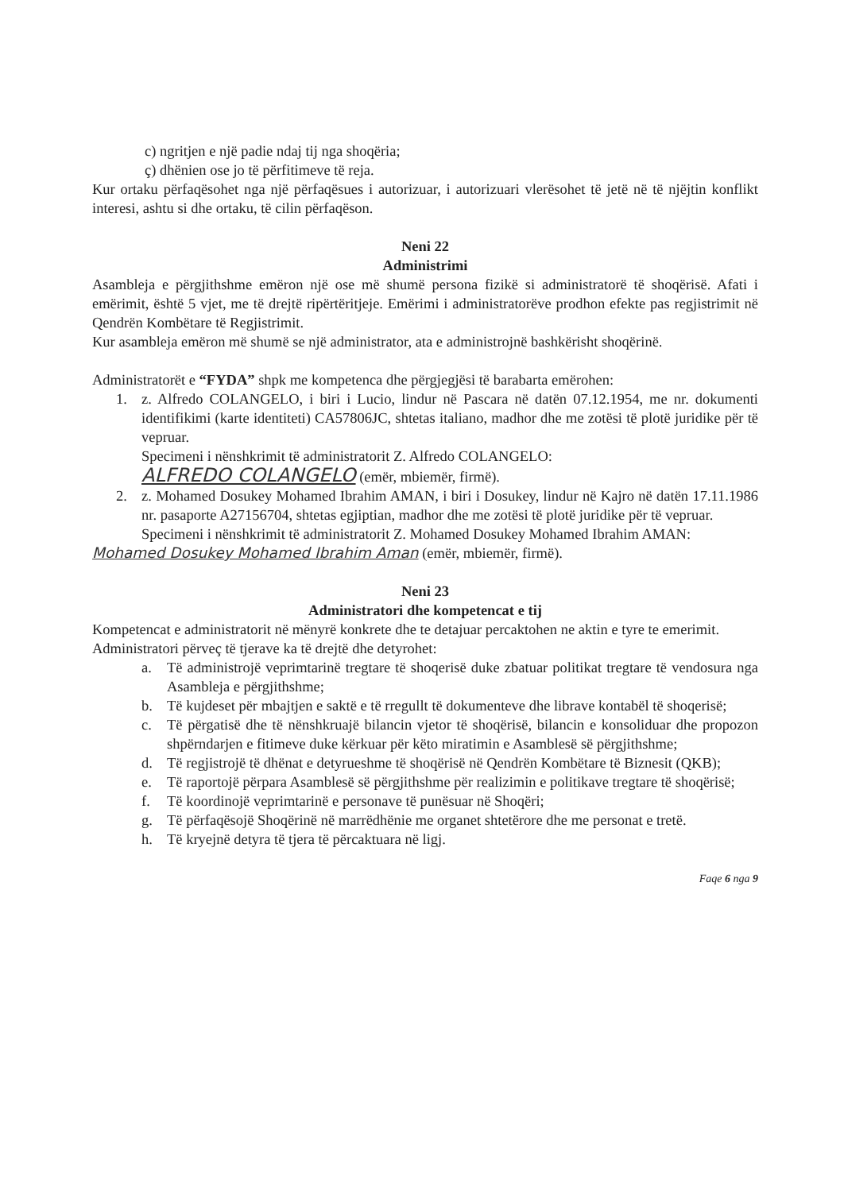c) ngritjen e një padie ndaj tij nga shoqëria;
ç) dhënien ose jo të përfitimeve të reja.
Kur ortaku përfaqësohet nga një përfaqësues i autorizuar, i autorizuari vlerësohet të jetë në të njëjtin konflikt interesi, ashtu si dhe ortaku, të cilin përfaqëson.
Neni 22
Administrimi
Asambleja e përgjithshme emëron një ose më shumë persona fizikë si administratorë të shoqërisë. Afati i emërimit, është 5 vjet, me të drejtë ripërtëritjeje. Emërimi i administratorëve prodhon efekte pas regjistrimit në Qendrën Kombëtare të Regjistrimit.
Kur asambleja emëron më shumë se një administrator, ata e administrojnë bashkërisht shoqërinë.
Administratorët e “FYDA” shpk me kompetenca dhe përgjegjësi të barabarta emërohen:
1. z. Alfredo COLANGELO, i biri i Lucio, lindur në Pascara në datën 07.12.1954, me nr. dokumenti identifikimi (karte identiteti) CA57806JC, shtetas italiano, madhor dhe me zotësi të plotë juridike për të vepruar.
Specimeni i nënshkrimit të administratorit Z. Alfredo COLANGELO:
ALFREDO COLANGELO (emër, mbiemër, firmë).
2. z. Mohamed Dosukey Mohamed Ibrahim AMAN, i biri i Dosukey, lindur në Kajro në datën 17.11.1986 nr. pasaporte A27156704, shtetas egjiptian, madhor dhe me zotësi të plotë juridike për të vepruar.
Specimeni i nënshkrimit të administratorit Z. Mohamed Dosukey Mohamed Ibrahim AMAN:
Mohamed Dosukey Mohamed Ibrahim Aman (emër, mbiemër, firmë).
Neni 23
Administratori dhe kompetencat e tij
Kompetencat e administratorit në mënyrë konkrete dhe te detajuar percaktohen ne aktin e tyre te emerimit.
Administratori përveç të tjerave ka të drejtë dhe detyrohet:
a. Të administrojë veprimtarinë tregtare të shoqerisë duke zbatuar politikat tregtare të vendosura nga Asambleja e përgjithshme;
b. Të kujdeset për mbajtjen e saktë e të rregullt të dokumenteve dhe librave kontabël të shoqerisë;
c. Të përgatisë dhe të nënshkruajë bilancin vjetor të shoqërisë, bilancin e konsoliduar dhe propozon shpërndarjen e fitimeve duke kërkuar për këto miratimin e Asamblesë së përgjithshme;
d. Të regjistrojë të dhënat e detyrueshme të shoqërisë në Qendrën Kombëtare të Biznesit (QKB);
e. Të raportojë përpara Asamblesë së përgjithshme për realizimin e politikave tregtare të shoqërisë;
f. Të koordinojë veprimtarinë e personave të punësuar në Shoqëri;
g. Të përfaqësojë Shoqërinë në marrëdhënie me organet shtetërore dhe me personat e tretë.
h. Të kryejnë detyra të tjera të përcaktuara në ligj.
Faqe 6 nga 9